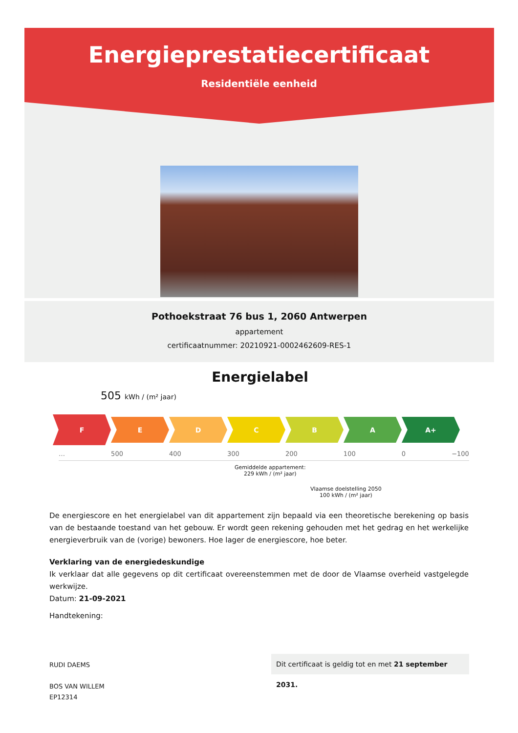Energieprestatiecertificaat
Residentiële eenheid
Pothoekstraat 76 bus 1, 2060 Antwerpen
appartement
certificaatnummer: 20210921-0002462609-RES-1
Energielabel
505 kWh / (m² jaar)
F
E D C B A A+
… 500 400 300 200 100 0 −100
Gemiddelde appartement:
229 kWh / (m² jaar)
Vlaamse doelstelling 2050
100 kWh / (m² jaar)
De energiescore en het energielabel van dit appartement zijn bepaald via een theoretische berekening op basis van de bestaande toestand van het gebouw. Er wordt geen rekening gehouden met het gedrag en het werkelijke energieverbruik van de (vorige) bewoners. Hoe lager de energiescore, hoe beter.
Verklaring van de energiedeskundige
Ik verklaar dat alle gegevens op dit certificaat overeenstemmen met de door de Vlaamse overheid vastgelegde werkwijze.
Datum: 21-09-2021
Handtekening:
RUDI DAEMS
BOS VAN WILLEM
EP12314
Dit certificaat is geldig tot en met 21 september 2031.